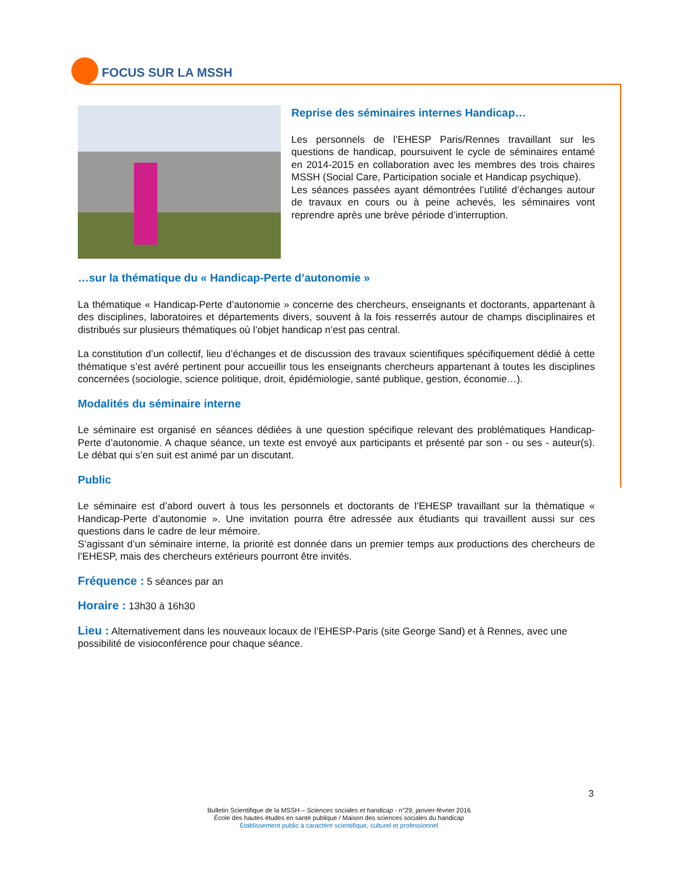FOCUS SUR LA MSSH
Reprise des séminaires internes Handicap…
Les personnels de l’EHESP Paris/Rennes travaillant sur les questions de handicap, poursuivent le cycle de séminaires entamé en 2014-2015 en collaboration avec les membres des trois chaires MSSH (Social Care, Participation sociale et Handicap psychique).
Les séances passées ayant démontrées l’utilité d’échanges autour de travaux en cours ou à peine achevés, les séminaires vont reprendre après une brève période d’interruption.
…sur la thématique du « Handicap-Perte d’autonomie »
La thématique « Handicap-Perte d’autonomie » concerne des chercheurs, enseignants et doctorants, appartenant à des disciplines, laboratoires et départements divers, souvent à la fois resserrés autour de champs disciplinaires et distribués sur plusieurs thématiques où l’objet handicap n’est pas central.
La constitution d’un collectif, lieu d’échanges et de discussion des travaux scientifiques spécifiquement dédié à cette thématique s’est avéré pertinent pour accueillir tous les enseignants chercheurs appartenant à toutes les disciplines concernées (sociologie, science politique, droit, épidémiologie, santé publique, gestion, économie…).
Modalités du séminaire interne
Le séminaire est organisé en séances dédiées à une question spécifique relevant des problématiques Handicap-Perte d’autonomie. A chaque séance, un texte est envoyé aux participants et présenté par son - ou ses - auteur(s). Le débat qui s’en suit est animé par un discutant.
Public
Le séminaire est d’abord ouvert à tous les personnels et doctorants de l’EHESP travaillant sur la thématique « Handicap-Perte d’autonomie ». Une invitation pourra être adressée aux étudiants qui travaillent aussi sur ces questions dans le cadre de leur mémoire.
S’agissant d’un séminaire interne, la priorité est donnée dans un premier temps aux productions des chercheurs de l’EHESP, mais des chercheurs extérieurs pourront être invités.
Fréquence : 5 séances par an
Horaire : 13h30 à 16h30
Lieu : Alternativement dans les nouveaux locaux de l’EHESP-Paris (site George Sand) et à Rennes, avec une possibilité de visioconférence pour chaque séance.
3
Bulletin Scientifique de la MSSH – Sciences sociales et handicap - n°29, janvier-février 2016
École des hautes études en santé publique / Maison des sciences sociales du handicap
Établissement public à caractère scientifique, culturel et professionnel